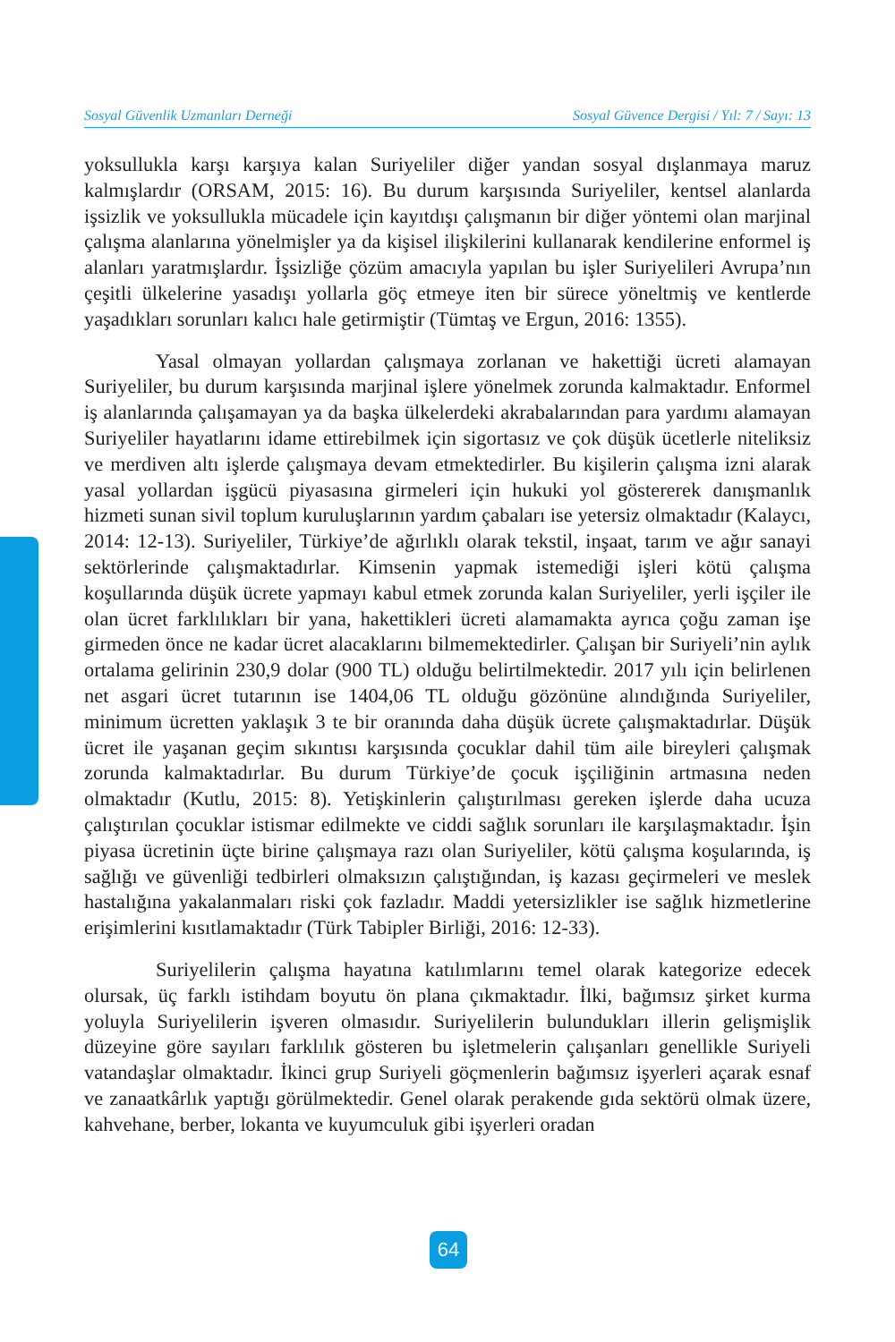Sosyal Güvenlik Uzmanları Derneği Sosyal Güvence Dergisi / Yıl: 7 / Sayı: 13
yoksullukla karşı karşıya kalan Suriyeliler diğer yandan sosyal dışlanmaya maruz kalmışlardır (ORSAM, 2015: 16). Bu durum karşısında Suriyeliler, kentsel alanlarda işsizlik ve yoksullukla mücadele için kayıtdışı çalışmanın bir diğer yöntemi olan marjinal çalışma alanlarına yönelmişler ya da kişisel ilişkilerini kullanarak kendilerine enformel iş alanları yaratmışlardır. İşsizliğe çözüm amacıyla yapılan bu işler Suriyelileri Avrupa’nın çeşitli ülkelerine yasadışı yollarla göç etmeye iten bir sürece yöneltmiş ve kentlerde yaşadıkları sorunları kalıcı hale getirmiştir (Tümtaş ve Ergun, 2016: 1355).
Yasal olmayan yollardan çalışmaya zorlanan ve hakettiği ücreti alamayan Suriyeliler, bu durum karşısında marjinal işlere yönelmek zorunda kalmaktadır. Enformel iş alanlarında çalışamayan ya da başka ülkelerdeki akrabalarından para yardımı alamayan Suriyeliler hayatlarını idame ettirebilmek için sigortasız ve çok düşük ücetlerle niteliksiz ve merdiven altı işlerde çalışmaya devam etmektedirler. Bu kişilerin çalışma izni alarak yasal yollardan işgücü piyasasına girmeleri için hukuki yol göstererek danışmanlık hizmeti sunan sivil toplum kuruluşlarının yardım çabaları ise yetersiz olmaktadır (Kalaycı, 2014: 12-13). Suriyeliler, Türkiye’de ağırlıklı olarak tekstil, inşaat, tarım ve ağır sanayi sektörlerinde çalışmaktadırlar. Kimsenin yapmak istemediği işleri kötü çalışma koşullarında düşük ücrete yapmayı kabul etmek zorunda kalan Suriyeliler, yerli işçiler ile olan ücret farklılıkları bir yana, hakettikleri ücreti alamamakta ayrıca çoğu zaman işe girmeden önce ne kadar ücret alacaklarını bilmemektedirler. Çalışan bir Suriyeli’nin aylık ortalama gelirinin 230,9 dolar (900 TL) olduğu belirtilmektedir. 2017 yılı için belirlenen net asgari ücret tutarının ise 1404,06 TL olduğu gözönüne alındığında Suriyeliler, minimum ücretten yaklaşık 3 te bir oranında daha düşük ücrete çalışmaktadırlar. Düşük ücret ile yaşanan geçim sıkıntısı karşısında çocuklar dahil tüm aile bireyleri çalışmak zorunda kalmaktadırlar. Bu durum Türkiye’de çocuk işçiliğinin artmasına neden olmaktadır (Kutlu, 2015: 8). Yetişkinlerin çalıştırılması gereken işlerde daha ucuza çalıştırılan çocuklar istismar edilmekte ve ciddi sağlık sorunları ile karşılaşmaktadır. İşin piyasa ücretinin üçte birine çalışmaya razı olan Suriyeliler, kötü çalışma koşularında, iş sağlığı ve güvenliği tedbirleri olmaksızın çalıştığından, iş kazası geçirmeleri ve meslek hastalığına yakalanmaları riski çok fazladır. Maddi yetersizlikler ise sağlık hizmetlerine erişimlerini kısıtlamaktadır (Türk Tabipler Birliği, 2016: 12-33).
Suriyelilerin çalışma hayatına katılımlarını temel olarak kategorize edecek olursak, üç farklı istihdam boyutu ön plana çıkmaktadır. İlki, bağımsız şirket kurma yoluyla Suriyelilerin işveren olmasıdır. Suriyelilerin bulundukları illerin gelişmişlik düzeyine göre sayıları farklılık gösteren bu işletmelerin çalışanları genellikle Suriyeli vatandaşlar olmaktadır. İkinci grup Suriyeli göçmenlerin bağımsız işyerleri açarak esnaf ve zanaatkârlık yaptığı görülmektedir. Genel olarak perakende gıda sektörü olmak üzere, kahvehane, berber, lokanta ve kuyumculuk gibi işyerleri oradan
64